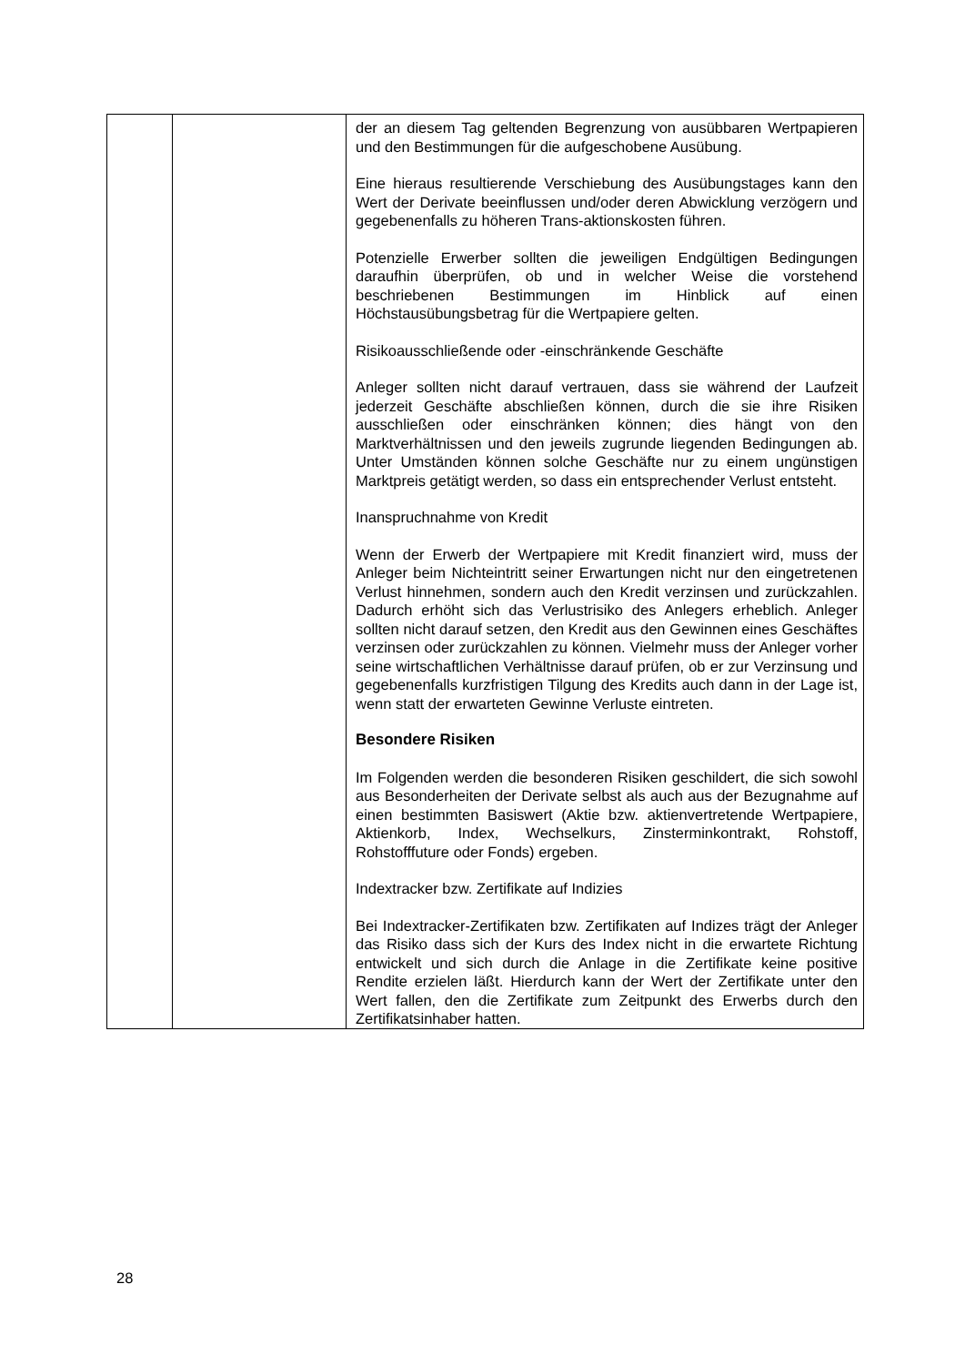| | | der an diesem Tag geltenden Begrenzung von ausübbaren Wertpapieren und den Bestimmungen für die aufgeschobene Ausübung. Eine hieraus resultierende Verschiebung des Ausübungstages kann den Wert der Derivate beeinflussen und/oder deren Abwicklung verzögern und gegebenenfalls zu höheren Trans-aktionskosten führen. Potenzielle Erwerber sollten die jeweiligen Endgültigen Bedingungen daraufhin überprüfen, ob und in welcher Weise die vorstehend beschriebenen Bestimmungen im Hinblick auf einen Höchstausübungsbetrag für die Wertpapiere gelten. Risikoausschließende oder -einschränkende Geschäfte Anleger sollten nicht darauf vertrauen, dass sie während der Laufzeit jederzeit Geschäfte abschließen können, durch die sie ihre Risiken ausschließen oder einschränken können; dies hängt von den Marktverhältnissen und den jeweils zugrunde liegenden Bedingungen ab. Unter Umständen können solche Geschäfte nur zu einem ungünstigen Marktpreis getätigt werden, so dass ein entsprechender Verlust entsteht. Inanspruchnahme von Kredit Wenn der Erwerb der Wertpapiere mit Kredit finanziert wird, muss der Anleger beim Nichteintritt seiner Erwartungen nicht nur den eingetretenen Verlust hinnehmen, sondern auch den Kredit verzinsen und zurückzahlen. Dadurch erhöht sich das Verlustrisiko des Anlegers erheblich. Anleger sollten nicht darauf setzen, den Kredit aus den Gewinnen eines Geschäftes verzinsen oder zurückzahlen zu können. Vielmehr muss der Anleger vorher seine wirtschaftlichen Verhältnisse darauf prüfen, ob er zur Verzinsung und gegebenenfalls kurzfristigen Tilgung des Kredits auch dann in der Lage ist, wenn statt der erwarteten Gewinne Verluste eintreten. Besondere Risiken Im Folgenden werden die besonderen Risiken geschildert, die sich sowohl aus Besonderheiten der Derivate selbst als auch aus der Bezugnahme auf einen bestimmten Basiswert (Aktie bzw. aktienvertretende Wertpapiere, Aktienkorb, Index, Wechselkurs, Zinsterminkontrakt, Rohstoff, Rohstofffuture oder Fonds) ergeben. Indextracker bzw. Zertifikate auf Indizies Bei Indextracker-Zertifikaten bzw. Zertifikaten auf Indizes trägt der Anleger das Risiko dass sich der Kurs des Index nicht in die erwartete Richtung entwickelt und sich durch die Anlage in die Zertifikate keine positive Rendite erzielen läßt. Hierdurch kann der Wert der Zertifikate unter den Wert fallen, den die Zertifikate zum Zeitpunkt des Erwerbs durch den Zertifikatsinhaber hatten. |
28